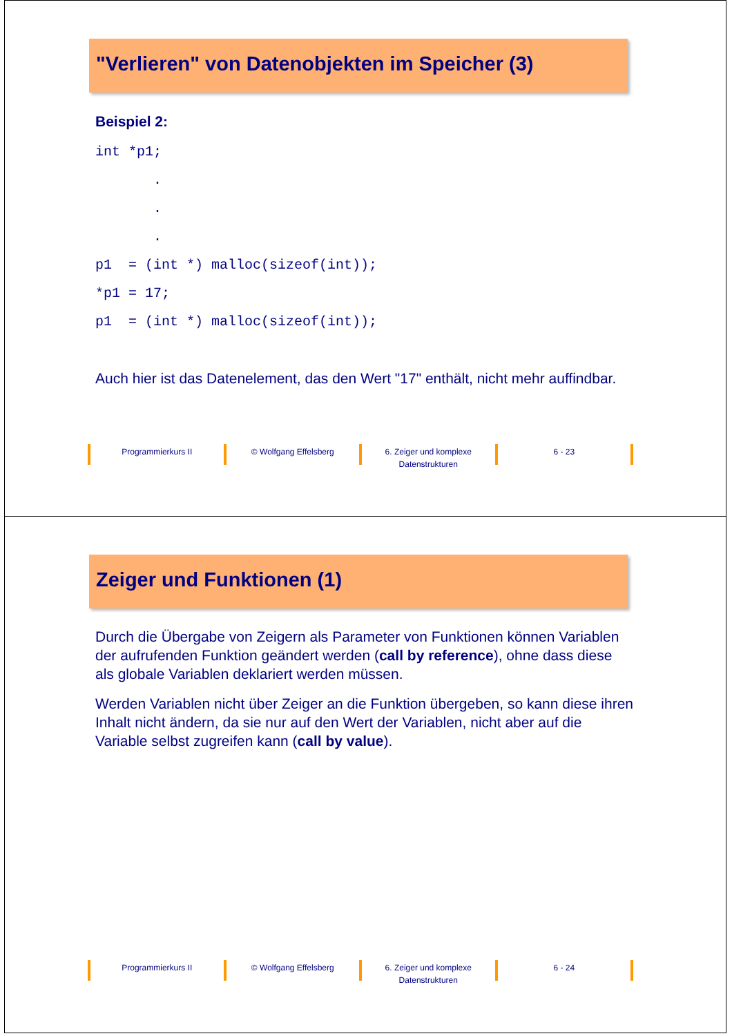"Verlieren" von Datenobjekten im Speicher (3)
Beispiel 2:
int *p1;
       .
       .
       .
p1  = (int *) malloc(sizeof(int));
*p1 = 17;
p1  = (int *) malloc(sizeof(int));
Auch hier ist das Datenelement, das den Wert "17" enthält, nicht mehr auffindbar.
Programmierkurs II © Wolfgang Effelsberg 6. Zeiger und komplexe Datenstrukturen
6 - 23
Zeiger und Funktionen (1)
Durch die Übergabe von Zeigern als Parameter von Funktionen können Variablen der aufrufenden Funktion geändert werden (call by reference), ohne dass diese als globale Variablen deklariert werden müssen.
Werden Variablen nicht über Zeiger an die Funktion übergeben, so kann diese ihren Inhalt nicht ändern, da sie nur auf den Wert der Variablen, nicht aber auf die Variable selbst zugreifen kann (call by value).
Programmierkurs II © Wolfgang Effelsberg 6. Zeiger und komplexe Datenstrukturen
6 - 24